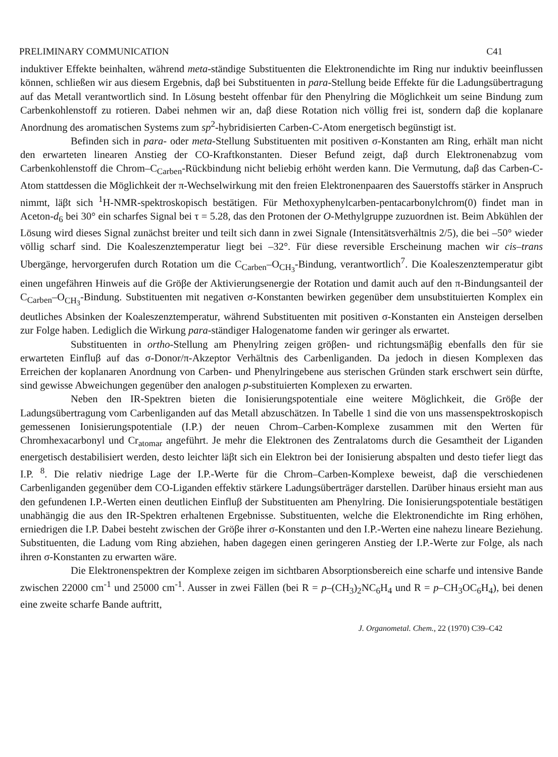PRELIMINARY COMMUNICATION C41
induktiver Effekte beinhalten, während meta-ständige Substituenten die Elektronendichte im Ring nur induktiv beeinflussen können, schließen wir aus diesem Ergebnis, daβ bei Substituenten in para-Stellung beide Effekte für die Ladungsübertragung auf das Metall verantwortlich sind. In Lösung besteht offenbar für den Phenylring die Möglichkeit um seine Bindung zum Carbenkohlenstoff zu rotieren. Dabei nehmen wir an, daβ diese Rotation nich völlig frei ist, sondern daβ die koplanare Anordnung des aromatischen Systems zum sp<sup>2</sup>-hybridisierten Carben-C-Atom energetisch begünstigt ist.
Befinden sich in para- oder meta-Stellung Substituenten mit positiven σ-Konstanten am Ring, erhält man nicht den erwarteten linearen Anstieg der CO-Kraftkonstanten. Dieser Befund zeigt, daβ durch Elektronenabzug vom Carbenkohlenstoff die Chrom–C<sub>Carben</sub>-Rückbindung nicht beliebig erhöht werden kann. Die Vermutung, daβ das Carben-C-Atom stattdessen die Möglichkeit der π-Wechselwirkung mit den freien Elektronenpaaren des Sauerstoffs stärker in Anspruch nimmt, läβt sich <sup>1</sup>H-NMR-spektroskopisch bestätigen. Für Methoxyphenylcarben-pentacarbonylchrom(0) findet man in Aceton-d<sub>6</sub> bei 30° ein scharfes Signal bei τ = 5.28, das den Protonen der O-Methylgruppe zuzuordnen ist. Beim Abkühlen der Lösung wird dieses Signal zunächst breiter und teilt sich dann in zwei Signale (Intensitätsverhältnis 2/5), die bei –50° wieder völlig scharf sind. Die Koaleszenztemperatur liegt bei –32°. Für diese reversible Erscheinung machen wir cis–trans Ubergänge, hervorgerufen durch Rotation um die C<sub>Carben</sub>–O<sub>CH<sub>3</sub></sub>-Bindung, verantwortlich<sup>7</sup>. Die Koaleszenztemperatur gibt einen ungefähren Hinweis auf die Gröβe der Aktivierungsenergie der Rotation und damit auch auf den π-Bindungsanteil der C<sub>Carben</sub>–O<sub>CH<sub>3</sub></sub>-Bindung. Substituenten mit negativen σ-Konstanten bewirken gegenüber dem unsubstituierten Komplex ein deutliches Absinken der Koaleszenztemperatur, während Substituenten mit positiven σ-Konstanten ein Ansteigen derselben zur Folge haben. Lediglich die Wirkung para-ständiger Halogenatome fanden wir geringer als erwartet.
Substituenten in ortho-Stellung am Phenylring zeigen gröβen- und richtungsmäβig ebenfalls den für sie erwarteten Einfluβ auf das σ-Donor/π-Akzeptor Verhältnis des Carbenliganden. Da jedoch in diesen Komplexen das Erreichen der koplanaren Anordnung von Carben- und Phenylringebene aus sterischen Gründen stark erschwert sein dürfte, sind gewisse Abweichungen gegenüber den analogen p-substituierten Komplexen zu erwarten.
Neben den IR-Spektren bieten die Ionisierungspotentiale eine weitere Möglichkeit, die Gröβe der Ladungsübertragung vom Carbenliganden auf das Metall abzuschätzen. In Tabelle 1 sind die von uns massenspektroskopisch gemessenen Ionisierungspotentiale (I.P.) der neuen Chrom–Carben-Komplexe zusammen mit den Werten für Chromhexacarbonyl und Cr<sub>atomar</sub> angeführt. Je mehr die Elektronen des Zentralatoms durch die Gesamtheit der Liganden energetisch destabilisiert werden, desto leichter läβt sich ein Elektron bei der Ionisierung abspalten und desto tiefer liegt das I.P. <sup>8</sup>. Die relativ niedrige Lage der I.P.-Werte für die Chrom–Carben-Komplexe beweist, daβ die verschiedenen Carbenliganden gegenüber dem CO-Liganden effektiv stärkere Ladungsüberträger darstellen. Darüber hinaus ersieht man aus den gefundenen I.P.-Werten einen deutlichen Einfluβ der Substituenten am Phenylring. Die Ionisierungspotentiale bestätigen unabhängig die aus den IR-Spektren erhaltenen Ergebnisse. Substituenten, welche die Elektronendichte im Ring erhöhen, erniedrigen die I.P. Dabei besteht zwischen der Gröβe ihrer σ-Konstanten und den I.P.-Werten eine nahezu lineare Beziehung. Substituenten, die Ladung vom Ring abziehen, haben dagegen einen geringeren Anstieg der I.P.-Werte zur Folge, als nach ihren σ-Konstanten zu erwarten wäre.
Die Elektronenspektren der Komplexe zeigen im sichtbaren Absorptionsbereich eine scharfe und intensive Bande zwischen 22000 cm<sup>-1</sup> und 25000 cm<sup>-1</sup>. Ausser in zwei Fällen (bei R = p–(CH<sub>3</sub>)<sub>2</sub>NC<sub>6</sub>H<sub>4</sub> und R = p–CH<sub>3</sub>OC<sub>6</sub>H<sub>4</sub>), bei denen eine zweite scharfe Bande auftritt,
J. Organometal. Chem., 22 (1970) C39–C42